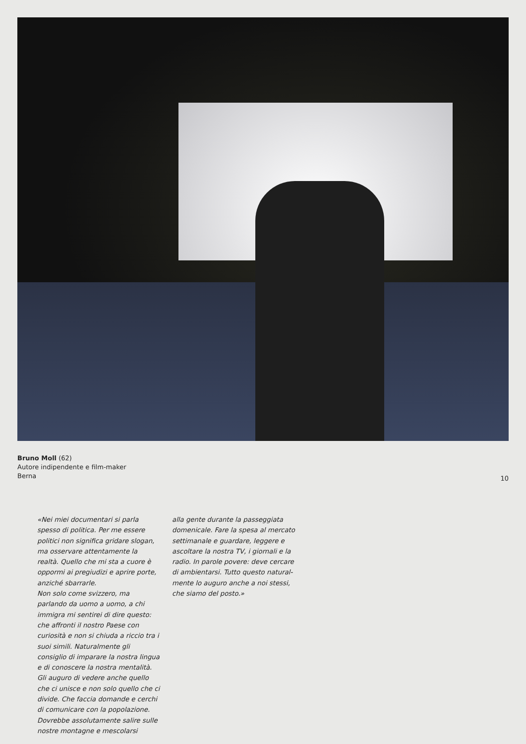Bruno Moll (62)
Autore indipendente e film-maker
Berna
10
«Nei miei documentari si parla spesso di politica. Per me essere politici non significa gridare slogan, ma osservare attentamente la realtà. Quello che mi sta a cuore è oppormi ai pregiudizi e aprire porte, anziché sbarrarle.
Non solo come svizzero, ma parlando da uomo a uomo, a chi immigra mi sentirei di dire questo: che affronti il nostro Paese con curiosità e non si chiuda a riccio tra i suoi simili. Natu­ralmente gli consiglio di imparare la nostra lingua e di conoscere la nostra mentalità. Gli auguro di vedere anche quello che ci unisce e non solo quello che ci divide. Che faccia domande e cerchi di comunicare con la popola­zione. Dovrebbe assolutamente salire sulle nostre montagne e mescolarsi
alla gente durante la passeggiata domenicale. Fare la spesa al mercato settimanale e guardare, leggere e ascoltare la nostra TV, i giornali e la radio. In parole povere: deve cercare di ambientarsi. Tutto questo natural­mente lo auguro anche a noi stessi, che siamo del posto.»